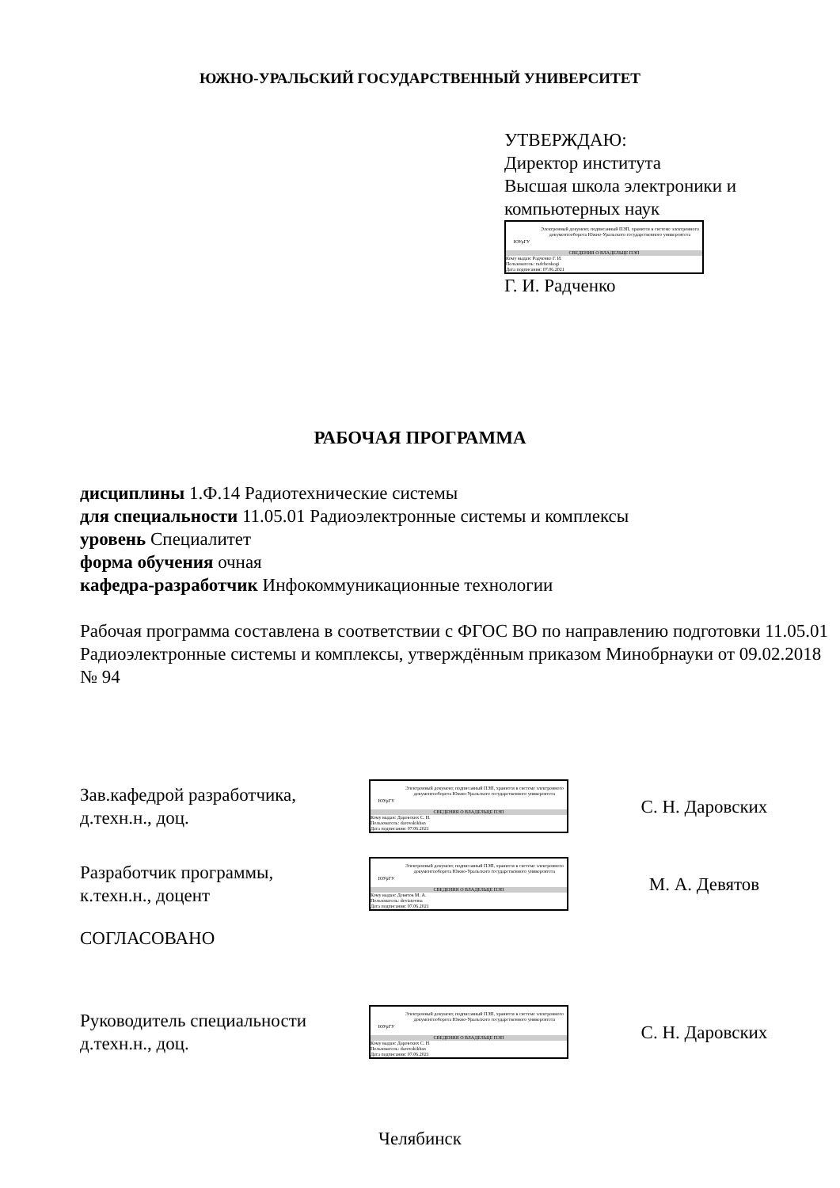ЮЖНО-УРАЛЬСКИЙ ГОСУДАРСТВЕННЫЙ УНИВЕРСИТЕТ
УТВЕРЖДАЮ:
Директор института
Высшая школа электроники и компьютерных наук
ЮУрГУ
Электронный документ, подписанный ПЭП, хранится в системе электронного документооборота Южно-Уральского государственного университета
СВЕДЕНИЯ О ВЛАДЕЛЬЦЕ ПЭП
Кому выдан: Радченко Г. И.
Пользователь: radchenkogi
Дата подписания: 07.06.2021
Г. И. Радченко
РАБОЧАЯ ПРОГРАММА
дисциплины 1.Ф.14 Радиотехнические системы
для специальности 11.05.01 Радиоэлектронные системы и комплексы
уровень Специалитет
форма обучения очная
кафедра-разработчик Инфокоммуникационные технологии
Рабочая программа составлена в соответствии с ФГОС ВО по направлению подготовки 11.05.01 Радиоэлектронные системы и комплексы, утверждённым приказом Минобрнауки от 09.02.2018 № 94
Зав.кафедрой разработчика,
д.техн.н., доц.
ЮУрГУ
Электронный документ, подписанный ПЭП, хранится в системе электронного документооборота Южно-Уральского государственного университета
СВЕДЕНИЯ О ВЛАДЕЛЬЦЕ ПЭП
Кому выдан: Даровских С. Н.
Пользователь: darovskikhsn
Дата подписания: 07.06.2021
С. Н. Даровских
Разработчик программы,
к.техн.н., доцент
ЮУрГУ
Электронный документ, подписанный ПЭП, хранится в системе электронного документооборота Южно-Уральского государственного университета
СВЕДЕНИЯ О ВЛАДЕЛЬЦЕ ПЭП
Кому выдан: Девятов М. А.
Пользователь: deviatovma
Дата подписания: 07.06.2021
М. А. Девятов
СОГЛАСОВАНО
Руководитель специальности
д.техн.н., доц.
ЮУрГУ
Электронный документ, подписанный ПЭП, хранится в системе электронного документооборота Южно-Уральского государственного университета
СВЕДЕНИЯ О ВЛАДЕЛЬЦЕ ПЭП
Кому выдан: Даровских С. Н.
Пользователь: darovskikhsn
Дата подписания: 07.06.2021
С. Н. Даровских
Челябинск